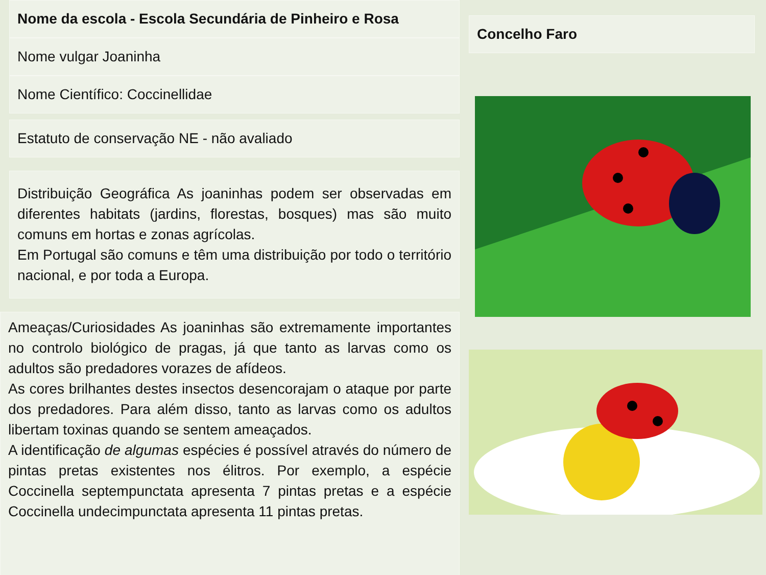Nome da escola - Escola Secundária de Pinheiro e Rosa
Nome vulgar Joaninha
Nome Científico: Coccinellidae
Estatuto de conservação NE - não avaliado
Distribuição Geográfica As joaninhas podem ser observadas em diferentes habitats (jardins, florestas, bosques) mas são muito comuns em hortas e zonas agrícolas.
Em Portugal são comuns e têm uma distribuição por todo o território nacional, e por toda a Europa.
Ameaças/Curiosidades As joaninhas são extremamente importantes no controlo biológico de pragas, já que tanto as larvas como os adultos são predadores vorazes de afídeos.
As cores brilhantes destes insectos desencorajam o ataque por parte dos predadores. Para além disso, tanto as larvas como os adultos libertam toxinas quando se sentem ameaçados.
A identificação de algumas espécies é possível através do número de pintas pretas existentes nos élitros. Por exemplo, a espécie Coccinella septempunctata apresenta 7 pintas pretas e a espécie Coccinella undecimpunctata apresenta 11 pintas pretas.
Concelho Faro